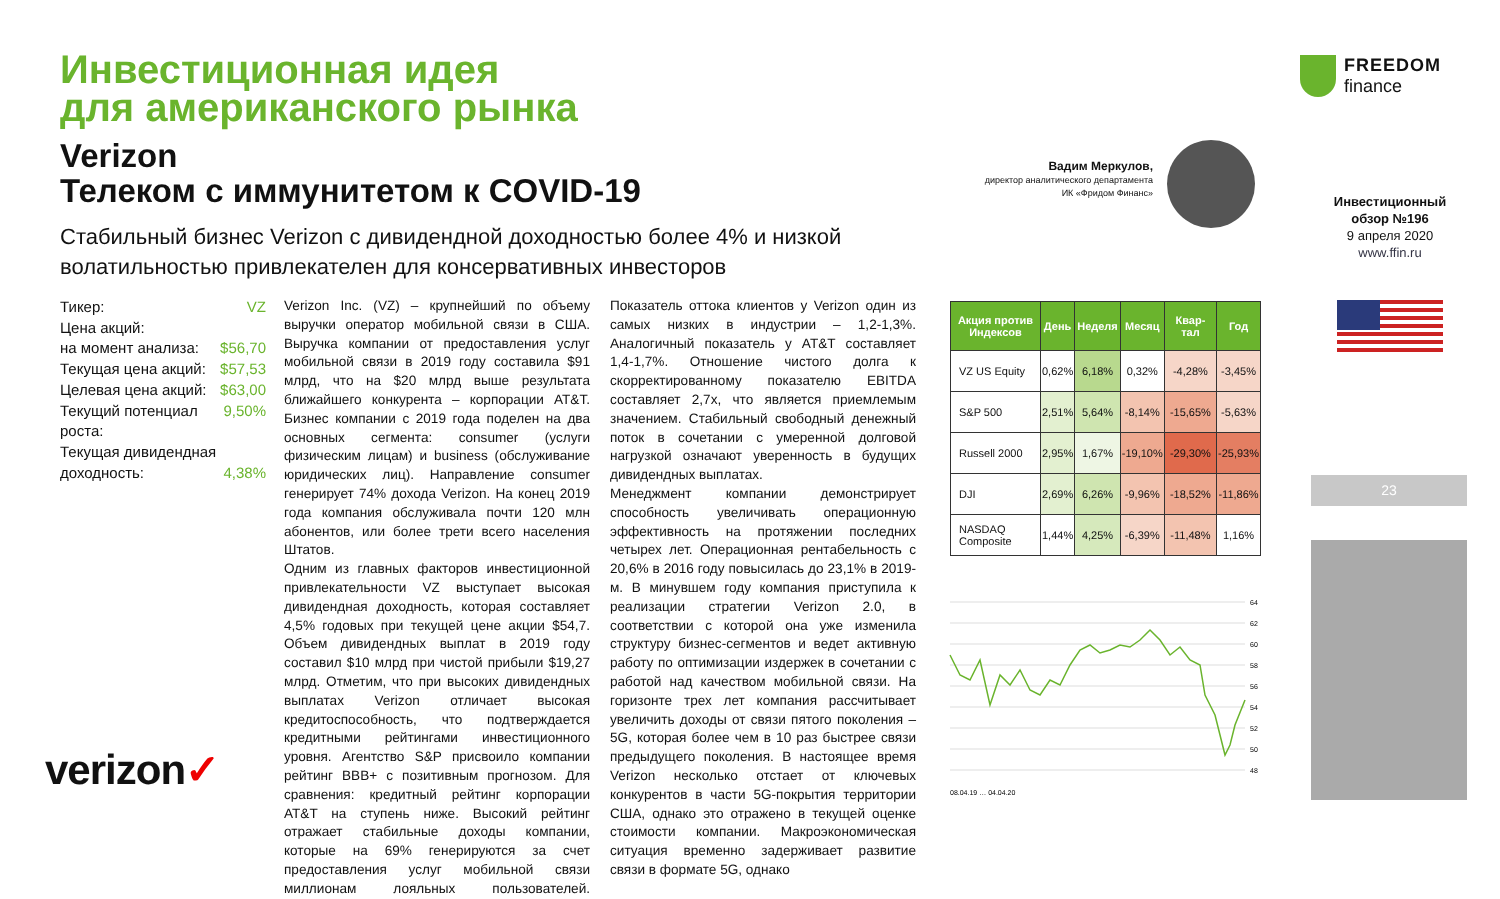Инвестиционная идея
для американского рынка
Verizon
Телеком с иммунитетом к COVID-19
Стабильный бизнес Verizon с дивидендной доходностью более 4% и низкой волатильностью привлекателен для консервативных инвесторов
Тикер: VZ
Цена акций:
на момент анализа: $56,70
Текущая цена акций: $57,53
Целевая цена акций: $63,00
Текущий потенциал роста: 9,50%
Текущая дивидендная
доходность: 4,38%
Verizon Inc. (VZ) – крупнейший по объему выручки оператор мобильной связи в США. Выручка компании от предоставления услуг мобильной связи в 2019 году составила $91 млрд, что на $20 млрд выше результата ближайшего конкурента – корпорации AT&T. Бизнес компании с 2019 года поделен на два основных сегмента: consumer (услуги физическим лицам) и business (обслуживание юридических лиц). Направление consumer генерирует 74% дохода Verizon. На конец 2019 года компания обслуживала почти 120 млн абонентов, или более трети всего населения Штатов.
Одним из главных факторов инвестиционной привлекательности VZ выступает высокая дивидендная доходность, которая составляет 4,5% годовых при текущей цене акции $54,7. Объем дивидендных выплат в 2019 году составил $10 млрд при чистой прибыли $19,27 млрд. Отметим, что при высоких дивидендных выплатах Verizon отличает высокая кредитоспособность, что подтверждается кредитными рейтингами инвестиционного уровня. Агентство S&P присвоило компании рейтинг BBB+ с позитивным прогнозом. Для сравнения: кредитный рейтинг корпорации AT&T на ступень ниже. Высокий рейтинг отражает стабильные доходы компании, которые на 69% генерируются за счет предоставления услуг мобильной связи миллионам лояльных пользователей. Показатель оттока клиентов у Verizon один из самых низких в индустрии – 1,2-1,3%. Аналогичный показатель у AT&T составляет 1,4-1,7%. Отношение чистого долга к скорректированному показателю EBITDA составляет 2,7x, что является приемлемым значением. Стабильный свободный денежный поток в сочетании с умеренной долговой нагрузкой означают уверенность в будущих дивидендных выплатах.
Менеджмент компании демонстрирует способность увеличивать операционную эффективность на протяжении последних четырех лет. Операционная рентабельность с 20,6% в 2016 году повысилась до 23,1% в 2019-м. В минувшем году компания приступила к реализации стратегии Verizon 2.0, в соответствии с которой она уже изменила структуру бизнес-сегментов и ведет активную работу по оптимизации издержек в сочетании с работой над качеством мобильной связи. На горизонте трех лет компания рассчитывает увеличить доходы от связи пятого поколения – 5G, которая более чем в 10 раз быстрее связи предыдущего поколения. В настоящее время Verizon несколько отстает от ключевых конкурентов в части 5G-покрытия территории США, однако это отражено в текущей оценке стоимости компании. Макроэкономическая ситуация временно задерживает развитие связи в формате 5G, однако
verizon✓
FREEDOM
finance
Вадим Меркулов,
директор аналитического департамента
ИК «Фридом Финанс»
Инвестиционный
обзор №196
9 апреля 2020
www.ffin.ru
| Акция против Индексов | День | Неделя | Месяц | Квар-тал | Год |
| --- | --- | --- | --- | --- | --- |
| VZ US Equity | 0,62% | 6,18% | 0,32% | -4,28% | -3,45% |
| S&P 500 | 2,51% | 5,64% | -8,14% | -15,65% | -5,63% |
| Russell 2000 | 2,95% | 1,67% | -19,10% | -29,30% | -25,93% |
| DJI | 2,69% | 6,26% | -9,96% | -18,52% | -11,86% |
| NASDAQ Composite | 1,44% | 4,25% | -6,39% | -11,48% | 1,16% |
64
62
60
58
56
54
52
50
48
08.04.19 … 04.04.20
23